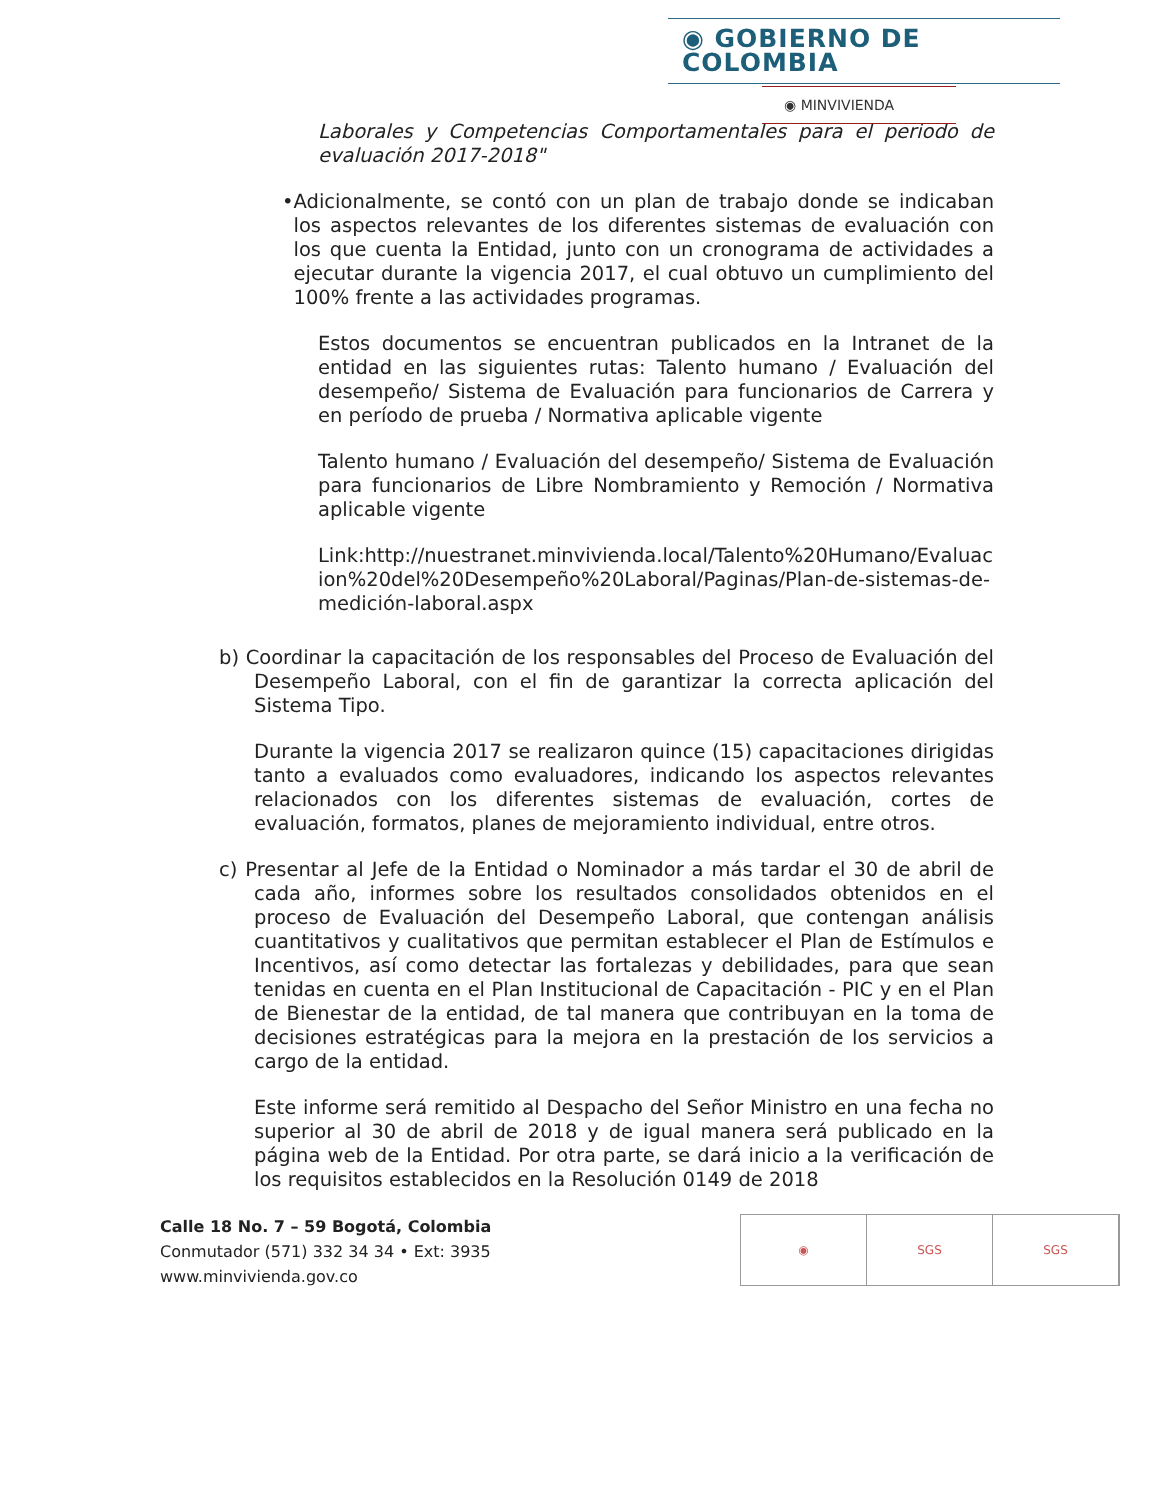◉ GOBIERNO DE COLOMBIA
◉ MINVIVIENDA
Laborales y Competencias Comportamentales para el periodo de evaluación 2017-2018"
• Adicionalmente, se contó con un plan de trabajo donde se indicaban los aspectos relevantes de los diferentes sistemas de evaluación con los que cuenta la Entidad, junto con un cronograma de actividades a ejecutar durante la vigencia 2017, el cual obtuvo un cumplimiento del 100% frente a las actividades programas.
Estos documentos se encuentran publicados en la Intranet de la entidad en las siguientes rutas: Talento humano / Evaluación del desempeño/ Sistema de Evaluación para funcionarios de Carrera y en período de prueba / Normativa aplicable vigente
Talento humano / Evaluación del desempeño/ Sistema de Evaluación para funcionarios de Libre Nombramiento y Remoción / Normativa aplicable vigente
Link:http://nuestranet.minvivienda.local/Talento%20Humano/Evaluacion%20del%20Desempeño%20Laboral/Paginas/Plan-de-sistemas-de-medición-laboral.aspx
b) Coordinar la capacitación de los responsables del Proceso de Evaluación del Desempeño Laboral, con el fin de garantizar la correcta aplicación del Sistema Tipo.
Durante la vigencia 2017 se realizaron quince (15) capacitaciones dirigidas tanto a evaluados como evaluadores, indicando los aspectos relevantes relacionados con los diferentes sistemas de evaluación, cortes de evaluación, formatos, planes de mejoramiento individual, entre otros.
c) Presentar al Jefe de la Entidad o Nominador a más tardar el 30 de abril de cada año, informes sobre los resultados consolidados obtenidos en el proceso de Evaluación del Desempeño Laboral, que contengan análisis cuantitativos y cualitativos que permitan establecer el Plan de Estímulos e Incentivos, así como detectar las fortalezas y debilidades, para que sean tenidas en cuenta en el Plan Institucional de Capacitación - PIC y en el Plan de Bienestar de la entidad, de tal manera que contribuyan en la toma de decisiones estratégicas para la mejora en la prestación de los servicios a cargo de la entidad.
Este informe será remitido al Despacho del Señor Ministro en una fecha no superior al 30 de abril de 2018 y de igual manera será publicado en la página web de la Entidad. Por otra parte, se dará inicio a la verificación de los requisitos establecidos en la Resolución 0149 de 2018
Calle 18 No. 7 – 59 Bogotá, Colombia
Conmutador (571) 332 34 34 • Ext: 3935
www.minvivienda.gov.co
◉ SGS SGS